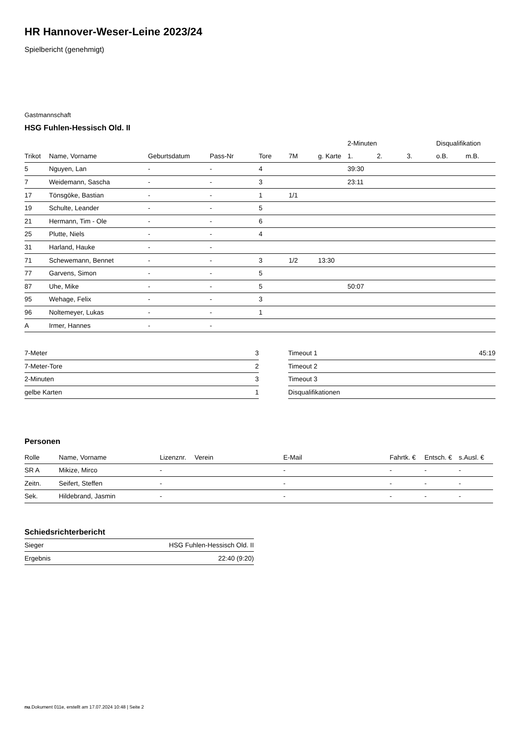HR Hannover-Weser-Leine 2023/24
Spielbericht (genehmigt)
Gastmannschaft
HSG Fuhlen-Hessisch Old. II
| | | | | | | | 2-Minuten | | | Disqualifikation | |
| --- | --- | --- | --- | --- | --- | --- | --- | --- | --- | --- | --- |
| Trikot | Name, Vorname | Geburtsdatum | Pass-Nr | Tore | 7M | g. Karte | 1. | 2. | 3. | o.B. | m.B. |
| 5 | Nguyen, Lan | - | - | 4 | | | 39:30 | | | | |
| 7 | Weidemann, Sascha | - | - | 3 | | | 23:11 | | | | |
| 17 | Tönsgöke, Bastian | - | - | 1 | 1/1 | | | | | | |
| 19 | Schulte, Leander | - | - | 5 | | | | | | | |
| 21 | Hermann, Tim - Ole | - | - | 6 | | | | | | | |
| 25 | Plutte, Niels | - | - | 4 | | | | | | | |
| 31 | Harland, Hauke | - | - | | | | | | | | |
| 71 | Schewemann, Bennet | - | - | 3 | 1/2 | 13:30 | | | | | |
| 77 | Garvens, Simon | - | - | 5 | | | | | | | |
| 87 | Uhe, Mike | - | - | 5 | | | 50:07 | | | | |
| 95 | Wehage, Felix | - | - | 3 | | | | | | | |
| 96 | Noltemeyer, Lukas | - | - | 1 | | | | | | | |
| A | Irmer, Hannes | - | - | | | | | | | | |
| 7-Meter | 3 |
| 7-Meter-Tore | 2 |
| 2-Minuten | 3 |
| gelbe Karten | 1 |
| Timeout 1 | 45:19 |
| Timeout 2 | |
| Timeout 3 | |
| Disqualifikationen | |
Personen
| Rolle | Name, Vorname | Lizenznr. | Verein | E-Mail | Fahrtk. € | Entsch. € | s.Ausl. € |
| --- | --- | --- | --- | --- | --- | --- | --- |
| SR A | Mikize, Mirco | - | | - | - | - | - |
| Zeitn. | Seifert, Steffen | - | | - | - | - | - |
| Sek. | Hildebrand, Jasmin | - | | - | - | - | - |
Schiedsrichterbericht
| Sieger | HSG Fuhlen-Hessisch Old. II |
| Ergebnis | 22:40 (9:20) |
nu.Dokument 011e, erstellt am 17.07.2024 10:48 | Seite 2